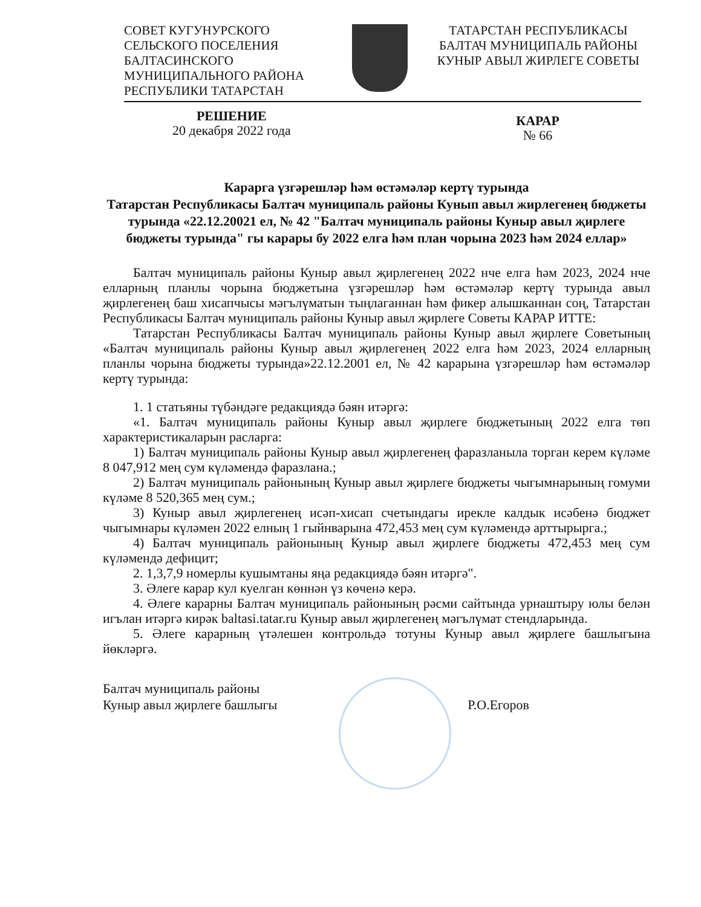СОВЕТ КУГУНУРСКОГО
СЕЛЬСКОГО ПОСЕЛЕНИЯ
БАЛТАСИНСКОГО
МУНИЦИПАЛЬНОГО РАЙОНА
РЕСПУБЛИКИ ТАТАРСТАН
ТАТАРСТАН РЕСПУБЛИКАСЫ
БАЛТАЧ МУНИЦИПАЛЬ РАЙОНЫ
КУНЫР АВЫЛ ЖИРЛЕГЕ СОВЕТЫ
РЕШЕНИЕ
20 декабря 2022 года
КАРАР
№ 66
Карарга үзгәрешләр һәм өстәмәләр кертү турында
Татарстан Республикасы Балтач муниципаль районы Кунып авыл жирлегенең бюджеты турында «22.12.20021 ел, № 42 "Балтач муниципаль районы Куныр авыл җирлеге бюджеты турында" гы карары бу 2022 елга һәм план чорына 2023 һәм 2024 еллар»
Балтач муниципаль районы Куныр авыл җирлегенең 2022 нче елга һәм 2023, 2024 нче елларның планлы чорына бюджетына үзгәрешләр һәм өстәмәләр кертү турында авыл җирлегенең баш хисапчысы мәгълүматын тыңлаганнан һәм фикер алышканнан соң, Татарстан Республикасы Балтач муниципаль районы Куныр авыл җирлеге Советы КАРАР ИТТЕ:
Татарстан Республикасы Балтач муниципаль районы Куныр авыл җирлеге Советының «Балтач муниципаль районы Куныр авыл җирлегенең 2022 елга һәм 2023, 2024 елларның планлы чорына бюджеты турында»22.12.2001 ел, № 42 карарына үзгәрешләр һәм өстәмәләр кертү турында:
1. 1 статьяны түбәндәге редакциядә бәян итәргә:
«1. Балтач муниципаль районы Куныр авыл җирлеге бюджетының 2022 елга төп характеристикаларын расларга:
1) Балтач муниципаль районы Куныр авыл җирлегенең фаразланыла торган керем күләме 8 047,912 мең сум күләмендә фаразлана.;
2) Балтач муниципаль районының Куныр авыл җирлеге бюджеты чыгымнарының гомуми күләме 8 520,365 мең сум.;
3) Куныр авыл җирлегенең исәп-хисап счетындагы ирекле калдык исәбенә бюджет чыгымнары күләмен 2022 елның 1 гыйнварына 472,453 мең сум күләмендә арттырырга.;
4) Балтач муниципаль районының Куныр авыл җирлеге бюджеты 472,453 мең сум күләмендә дефицит;
2. 1,3,7,9 номерлы кушымтаны яңа редакциядә бәян итәргә".
3. Әлеге карар кул куелган көннән үз көченә керә.
4. Әлеге карарны Балтач муниципаль районының рәсми сайтында урнаштыру юлы белән игълан итәргә кирәк baltasi.tatar.ru Куныр авыл җирлегенең мәгълүмат стендларында.
5. Әлеге карарның үтәлешен контрольдә тотуны Куныр авыл җирлеге башлыгына йөкләргә.
Балтач муниципаль районы
Куныр авыл җирлеге башлыгы
Р.О.Егоров